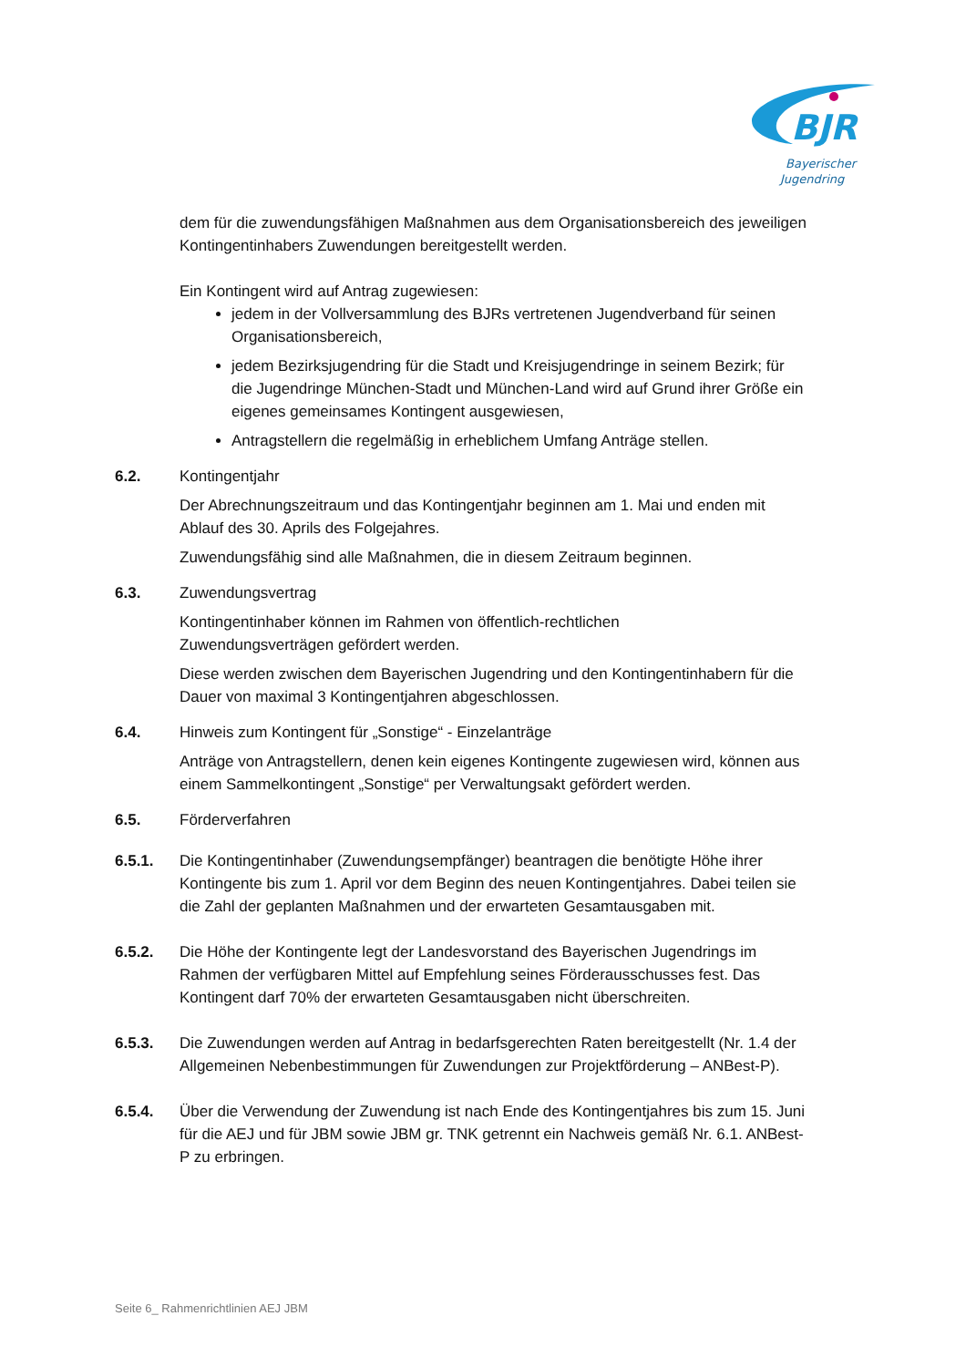BJR
Bayerischer
Jugendring
dem für die zuwendungsfähigen Maßnahmen aus dem Organisationsbereich des jeweiligen Kontingentinhabers Zuwendungen bereitgestellt werden.
Ein Kontingent wird auf Antrag zugewiesen:
jedem in der Vollversammlung des BJRs vertretenen Jugendverband für seinen Organisationsbereich,
jedem Bezirksjugendring für die Stadt und Kreisjugendringe in seinem Bezirk; für die Jugendringe München-Stadt und München-Land wird auf Grund ihrer Größe ein eigenes gemeinsames Kontingent ausgewiesen,
Antragstellern die regelmäßig in erheblichem Umfang Anträge stellen.
6.2. Kontingentjahr
Der Abrechnungszeitraum und das Kontingentjahr beginnen am 1. Mai und enden mit Ablauf des 30. Aprils des Folgejahres.
Zuwendungsfähig sind alle Maßnahmen, die in diesem Zeitraum beginnen.
6.3. Zuwendungsvertrag
Kontingentinhaber können im Rahmen von öffentlich-rechtlichen
Zuwendungsverträgen gefördert werden.
Diese werden zwischen dem Bayerischen Jugendring und den Kontingentinhabern für die Dauer von maximal 3 Kontingentjahren abgeschlossen.
6.4. Hinweis zum Kontingent für „Sonstige“ - Einzelanträge
Anträge von Antragstellern, denen kein eigenes Kontingente zugewiesen wird, können aus einem Sammelkontingent „Sonstige“ per Verwaltungsakt gefördert werden.
6.5. Förderverfahren
6.5.1. Die Kontingentinhaber (Zuwendungsempfänger) beantragen die benötigte Höhe ihrer Kontingente bis zum 1. April vor dem Beginn des neuen Kontingentjahres. Dabei teilen sie die Zahl der geplanten Maßnahmen und der erwarteten Gesamtausgaben mit.
6.5.2. Die Höhe der Kontingente legt der Landesvorstand des Bayerischen Jugendrings im Rahmen der verfügbaren Mittel auf Empfehlung seines Förderausschusses fest. Das Kontingent darf 70% der erwarteten Gesamtausgaben nicht überschreiten.
6.5.3. Die Zuwendungen werden auf Antrag in bedarfsgerechten Raten bereitgestellt (Nr. 1.4 der Allgemeinen Nebenbestimmungen für Zuwendungen zur Projektförderung – ANBest-P).
6.5.4. Über die Verwendung der Zuwendung ist nach Ende des Kontingentjahres bis zum 15. Juni für die AEJ und für JBM sowie JBM gr. TNK getrennt ein Nachweis gemäß Nr. 6.1. ANBest-P zu erbringen.
Seite 6_ Rahmenrichtlinien AEJ JBM